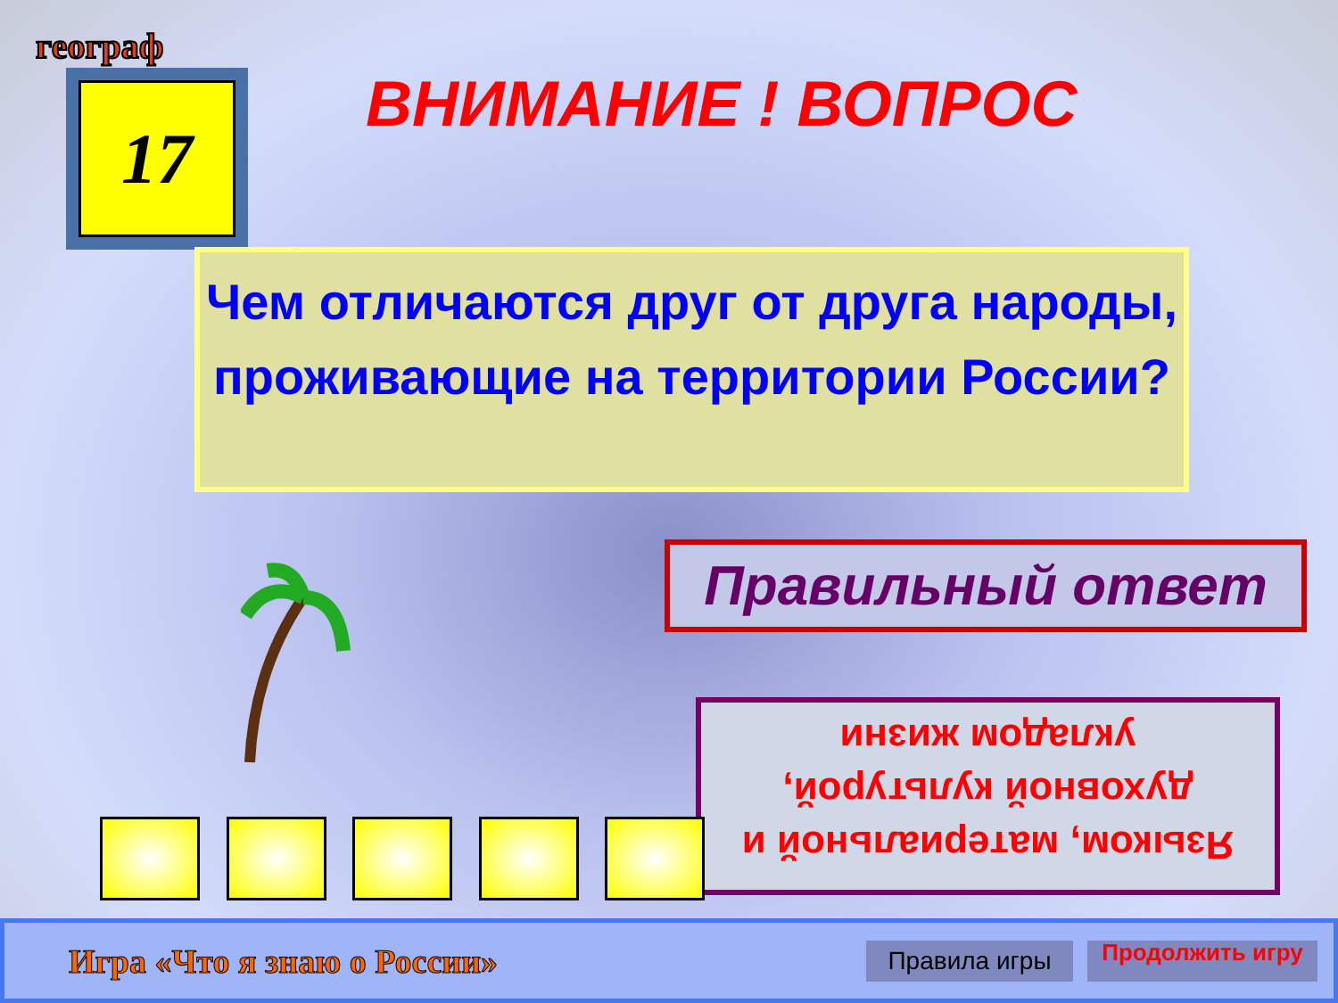географ
17 ВНИМАНИЕ ! ВОПРОС
Чем отличаются друг от друга народы, проживающие на территории России?
Правильный ответ
Языком, материальной и духовной культурой, укладом жизни
Игра «Что я знаю о России»
Правила игры
Продолжить игру